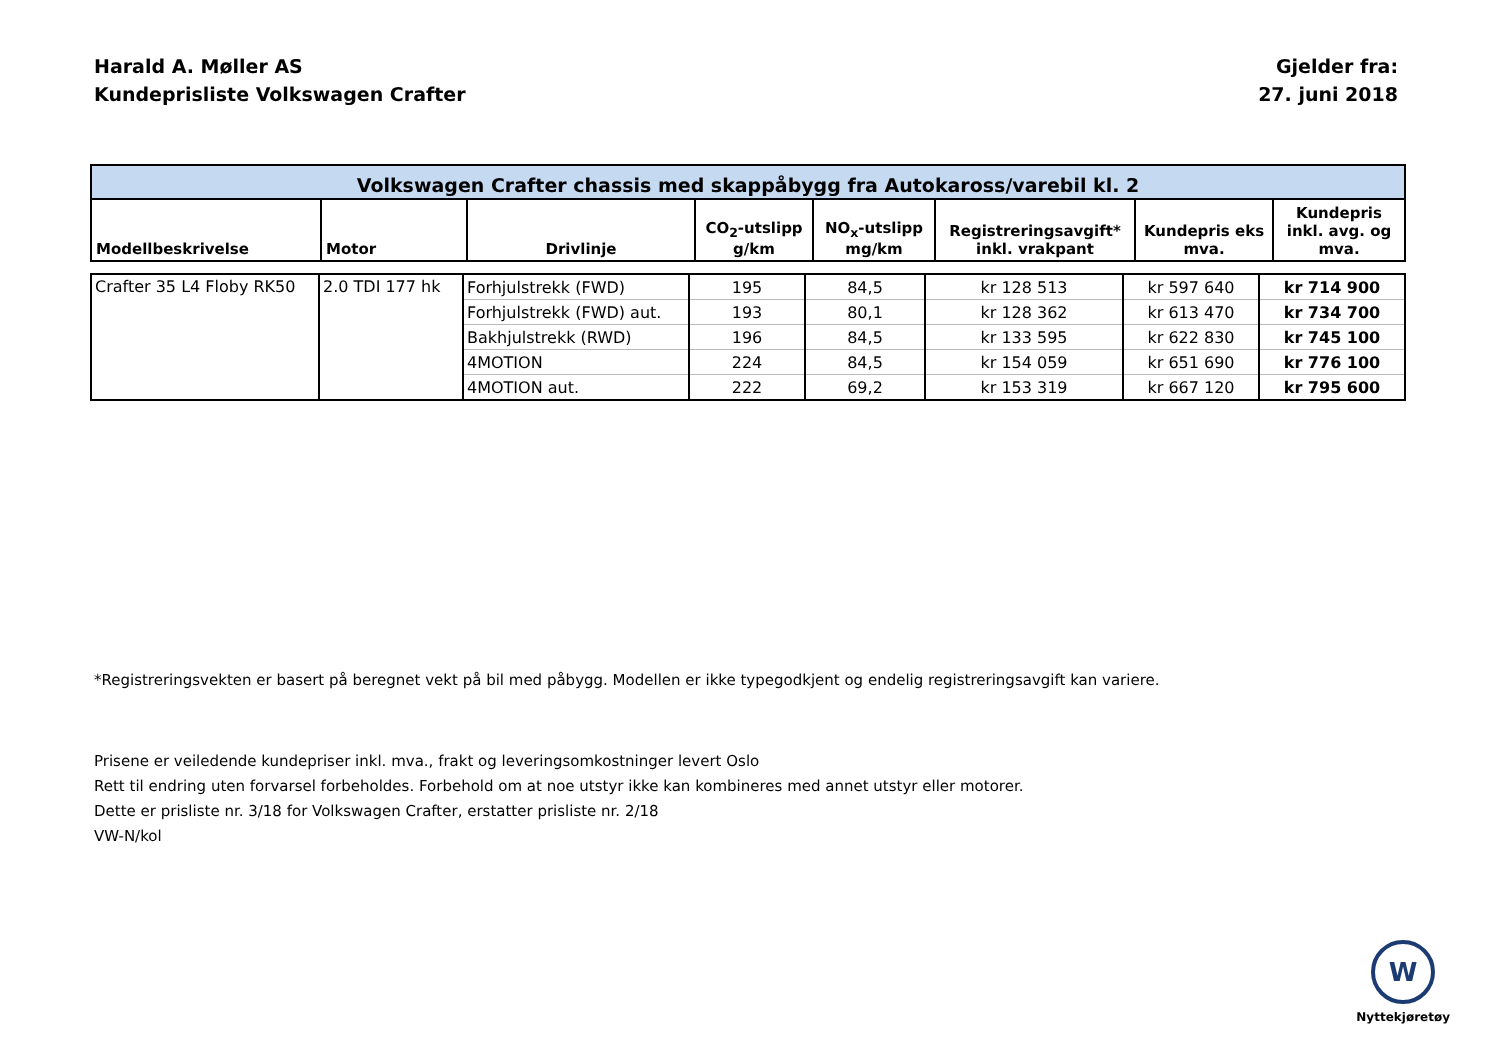Harald A. Møller AS
Kundeprisliste Volkswagen Crafter
Gjelder fra:
27. juni 2018
| Volkswagen Crafter chassis med skappåbygg fra Autokaross/varebil kl. 2 | | | | | | | |
| Modellbeskrivelse | Motor | Drivlinje | CO<sub>2</sub>-utslipp g/km | NO<sub>x</sub>-utslipp mg/km | Registreringsavgift* inkl. vrakpant | Kundepris eks mva. | Kundepris inkl. avg. og mva. |
| Crafter 35 L4 Floby RK50 | 2.0 TDI 177 hk | Forhjulstrekk (FWD) | 195 | 84,5 | kr 128 513 | kr 597 640 | kr 714 900 |
| | | Forhjulstrekk (FWD) aut. | 193 | 80,1 | kr 128 362 | kr 613 470 | kr 734 700 |
| | | Bakhjulstrekk (RWD) | 196 | 84,5 | kr 133 595 | kr 622 830 | kr 745 100 |
| | | 4MOTION | 224 | 84,5 | kr 154 059 | kr 651 690 | kr 776 100 |
| | | 4MOTION aut. | 222 | 69,2 | kr 153 319 | kr 667 120 | kr 795 600 |
*Registreringsvekten er basert på beregnet vekt på bil med påbygg. Modellen er ikke typegodkjent og endelig registreringsavgift kan variere.
Prisene er veiledende kundepriser inkl. mva., frakt og leveringsomkostninger levert Oslo
Rett til endring uten forvarsel forbeholdes. Forbehold om at noe utstyr ikke kan kombineres med annet utstyr eller motorer.
Dette er prisliste nr. 3/18 for Volkswagen Crafter, erstatter prisliste nr. 2/18
VW-N/kol
W
Nyttekjøretøy